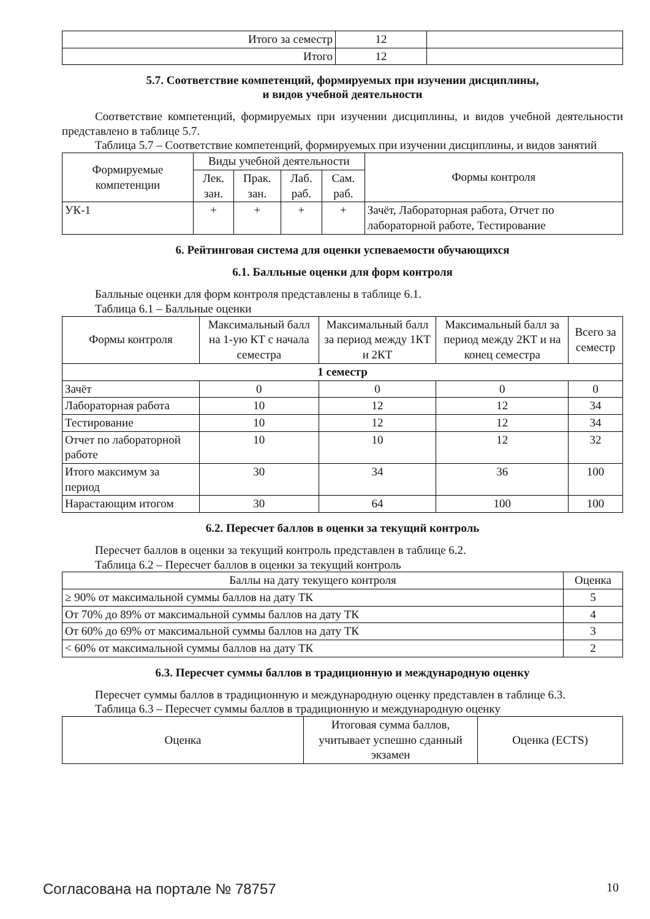| Итого за семестр | 12 | |
| Итого | 12 | |
5.7. Соответствие компетенций, формируемых при изучении дисциплины,
и видов учебной деятельности
Соответствие компетенций, формируемых при изучении дисциплины, и видов учебной деятельности представлено в таблице 5.7.
Таблица 5.7 – Соответствие компетенций, формируемых при изучении дисциплины, и видов занятий
| Формируемые компетенции | Виды учебной деятельности | | | | Формы контроля |
| --- | --- | --- | --- | --- | --- |
| | Лек. зан. | Прак. зан. | Лаб. раб. | Сам. раб. | |
| УК-1 | + | + | + | + | Зачёт, Лабораторная работа, Отчет по лабораторной работе, Тестирование |
6. Рейтинговая система для оценки успеваемости обучающихся
6.1. Балльные оценки для форм контроля
Балльные оценки для форм контроля представлены в таблице 6.1.
Таблица 6.1 – Балльные оценки
| Формы контроля | Максимальный балл на 1-ую КТ с начала семестра | Максимальный балл за период между 1КТ и 2КТ | Максимальный балл за период между 2КТ и на конец семестра | Всего за семестр |
| --- | --- | --- | --- | --- |
| 1 семестр | | | | |
| Зачёт | 0 | 0 | 0 | 0 |
| Лабораторная работа | 10 | 12 | 12 | 34 |
| Тестирование | 10 | 12 | 12 | 34 |
| Отчет по лабораторной работе | 10 | 10 | 12 | 32 |
| Итого максимум за период | 30 | 34 | 36 | 100 |
| Нарастающим итогом | 30 | 64 | 100 | 100 |
6.2. Пересчет баллов в оценки за текущий контроль
Пересчет баллов в оценки за текущий контроль представлен в таблице 6.2.
Таблица 6.2 – Пересчет баллов в оценки за текущий контроль
| Баллы на дату текущего контроля | Оценка |
| --- | --- |
| ≥ 90% от максимальной суммы баллов на дату ТК | 5 |
| От 70% до 89% от максимальной суммы баллов на дату ТК | 4 |
| От 60% до 69% от максимальной суммы баллов на дату ТК | 3 |
| < 60% от максимальной суммы баллов на дату ТК | 2 |
6.3. Пересчет суммы баллов в традиционную и международную оценку
Пересчет суммы баллов в традиционную и международную оценку представлен в таблице 6.3.
Таблица 6.3 – Пересчет суммы баллов в традиционную и международную оценку
| Оценка | Итоговая сумма баллов, учитывает успешно сданный экзамен | Оценка (ECTS) |
| --- | --- | --- |
Согласована на портале № 78757 10